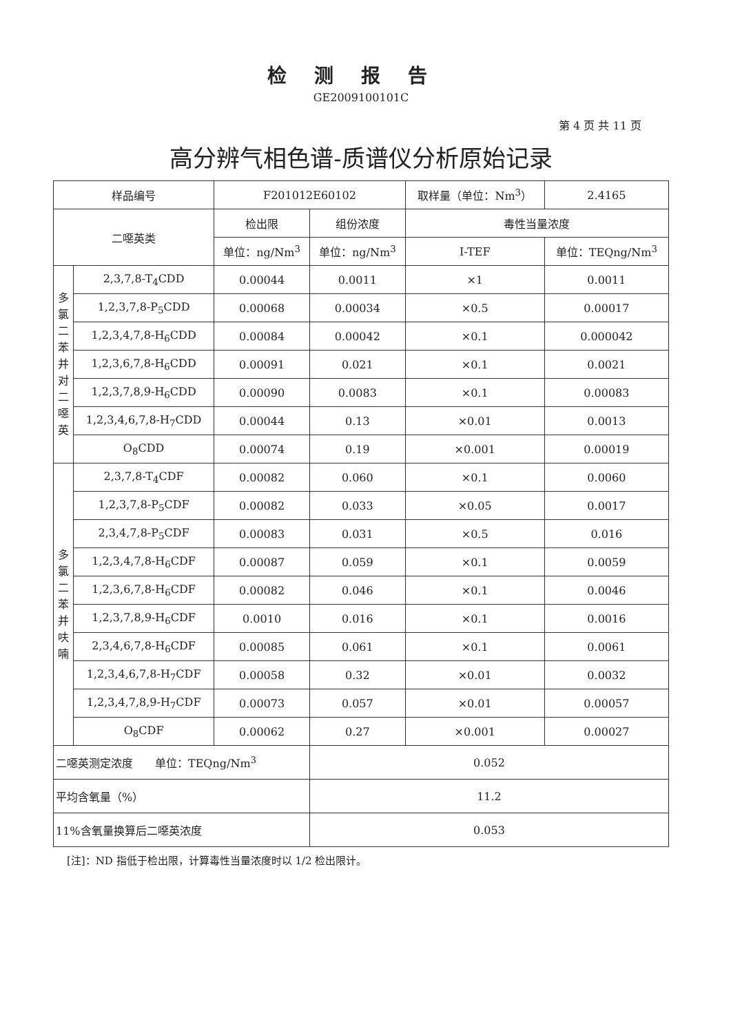检测报告
GE2009100101C
第 4 页 共 11 页
高分辨气相色谱-质谱仪分析原始记录
| 样品编号 | | F201012E60102 | | 取样量（单位：Nm<sup>3</sup>） | | 2.4165 |
| 二噁英类 | | 检出限 | 组份浓度 | 毒性当量浓度 | | |
| | | 单位：ng/Nm<sup>3</sup> | 单位：ng/Nm<sup>3</sup> | I-TEF | 单位：TEQng/Nm<sup>3</sup> | |
| 多 氯 二 苯 并 对 二 噁 英 | 2,3,7,8-T<sub>4</sub>CDD | 0.00044 | 0.0011 | ×1 | 0.0011 | |
| | 1,2,3,7,8-P<sub>5</sub>CDD | 0.00068 | 0.00034 | ×0.5 | 0.00017 | |
| | 1,2,3,4,7,8-H<sub>6</sub>CDD | 0.00084 | 0.00042 | ×0.1 | 0.000042 | |
| | 1,2,3,6,7,8-H<sub>6</sub>CDD | 0.00091 | 0.021 | ×0.1 | 0.0021 | |
| | 1,2,3,7,8,9-H<sub>6</sub>CDD | 0.00090 | 0.0083 | ×0.1 | 0.00083 | |
| | 1,2,3,4,6,7,8-H<sub>7</sub>CDD | 0.00044 | 0.13 | ×0.01 | 0.0013 | |
| | O<sub>8</sub>CDD | 0.00074 | 0.19 | ×0.001 | 0.00019 | |
| 多 氯 二 苯 并 呋 喃 | 2,3,7,8-T<sub>4</sub>CDF | 0.00082 | 0.060 | ×0.1 | 0.0060 | |
| | 1,2,3,7,8-P<sub>5</sub>CDF | 0.00082 | 0.033 | ×0.05 | 0.0017 | |
| | 2,3,4,7,8-P<sub>5</sub>CDF | 0.00083 | 0.031 | ×0.5 | 0.016 | |
| | 1,2,3,4,7,8-H<sub>6</sub>CDF | 0.00087 | 0.059 | ×0.1 | 0.0059 | |
| | 1,2,3,6,7,8-H<sub>6</sub>CDF | 0.00082 | 0.046 | ×0.1 | 0.0046 | |
| | 1,2,3,7,8,9-H<sub>6</sub>CDF | 0.0010 | 0.016 | ×0.1 | 0.0016 | |
| | 2,3,4,6,7,8-H<sub>6</sub>CDF | 0.00085 | 0.061 | ×0.1 | 0.0061 | |
| | 1,2,3,4,6,7,8-H<sub>7</sub>CDF | 0.00058 | 0.32 | ×0.01 | 0.0032 | |
| | 1,2,3,4,7,8,9-H<sub>7</sub>CDF | 0.00073 | 0.057 | ×0.01 | 0.00057 | |
| | O<sub>8</sub>CDF | 0.00062 | 0.27 | ×0.001 | 0.00027 | |
| 二噁英测定浓度 单位：TEQng/Nm<sup>3</sup> | | | 0.052 | | | |
| 平均含氧量（%） | | | 11.2 | | | |
| 11%含氧量换算后二噁英浓度 | | | 0.053 | | | |
[注]：ND 指低于检出限，计算毒性当量浓度时以 1/2 检出限计。